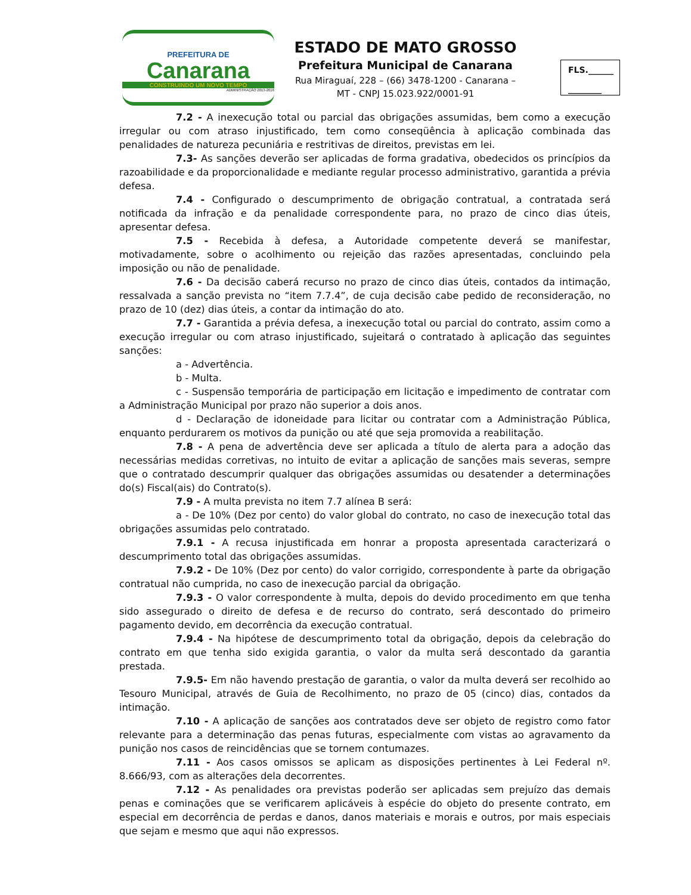PREFEITURA DE
Canarana
CONSTRUINDO UM NOVO TEMPO
ADMINISTRAÇÃO 2013-2016
ESTADO DE MATO GROSSO
Prefeitura Municipal de Canarana
Rua Miraguaí, 228 – (66) 3478-1200 - Canarana –
MT - CNPJ 15.023.922/0001-91
FLS.______
________
7.2 - A inexecução total ou parcial das obrigações assumidas, bem como a execução irregular ou com atraso injustificado, tem como conseqüência à aplicação combinada das penalidades de natureza pecuniária e restritivas de direitos, previstas em lei.
7.3- As sanções deverão ser aplicadas de forma gradativa, obedecidos os princípios da razoabilidade e da proporcionalidade e mediante regular processo administrativo, garantida a prévia defesa.
7.4 - Configurado o descumprimento de obrigação contratual, a contratada será notificada da infração e da penalidade correspondente para, no prazo de cinco dias úteis, apresentar defesa.
7.5 - Recebida à defesa, a Autoridade competente deverá se manifestar, motivadamente, sobre o acolhimento ou rejeição das razões apresentadas, concluindo pela imposição ou não de penalidade.
7.6 - Da decisão caberá recurso no prazo de cinco dias úteis, contados da intimação, ressalvada a sanção prevista no “item 7.7.4”, de cuja decisão cabe pedido de reconsideração, no prazo de 10 (dez) dias úteis, a contar da intimação do ato.
7.7 - Garantida a prévia defesa, a inexecução total ou parcial do contrato, assim como a execução irregular ou com atraso injustificado, sujeitará o contratado à aplicação das seguintes sanções:
a - Advertência.
b - Multa.
c - Suspensão temporária de participação em licitação e impedimento de contratar com a Administração Municipal por prazo não superior a dois anos.
d - Declaração de idoneidade para licitar ou contratar com a Administração Pública, enquanto perdurarem os motivos da punição ou até que seja promovida a reabilitação.
7.8 - A pena de advertência deve ser aplicada a título de alerta para a adoção das necessárias medidas corretivas, no intuito de evitar a aplicação de sanções mais severas, sempre que o contratado descumprir qualquer das obrigações assumidas ou desatender a determinações do(s) Fiscal(ais) do Contrato(s).
7.9 - A multa prevista no item 7.7 alínea B será:
a - De 10% (Dez por cento) do valor global do contrato, no caso de inexecução total das obrigações assumidas pelo contratado.
7.9.1 - A recusa injustificada em honrar a proposta apresentada caracterizará o descumprimento total das obrigações assumidas.
7.9.2 - De 10% (Dez por cento) do valor corrigido, correspondente à parte da obrigação contratual não cumprida, no caso de inexecução parcial da obrigação.
7.9.3 - O valor correspondente à multa, depois do devido procedimento em que tenha sido assegurado o direito de defesa e de recurso do contrato, será descontado do primeiro pagamento devido, em decorrência da execução contratual.
7.9.4 - Na hipótese de descumprimento total da obrigação, depois da celebração do contrato em que tenha sido exigida garantia, o valor da multa será descontado da garantia prestada.
7.9.5- Em não havendo prestação de garantia, o valor da multa deverá ser recolhido ao Tesouro Municipal, através de Guia de Recolhimento, no prazo de 05 (cinco) dias, contados da intimação.
7.10 - A aplicação de sanções aos contratados deve ser objeto de registro como fator relevante para a determinação das penas futuras, especialmente com vistas ao agravamento da punição nos casos de reincidências que se tornem contumazes.
7.11 - Aos casos omissos se aplicam as disposições pertinentes à Lei Federal nº. 8.666/93, com as alterações dela decorrentes.
7.12 - As penalidades ora previstas poderão ser aplicadas sem prejuízo das demais penas e cominações que se verificarem aplicáveis à espécie do objeto do presente contrato, em especial em decorrência de perdas e danos, danos materiais e morais e outros, por mais especiais que sejam e mesmo que aqui não expressos.